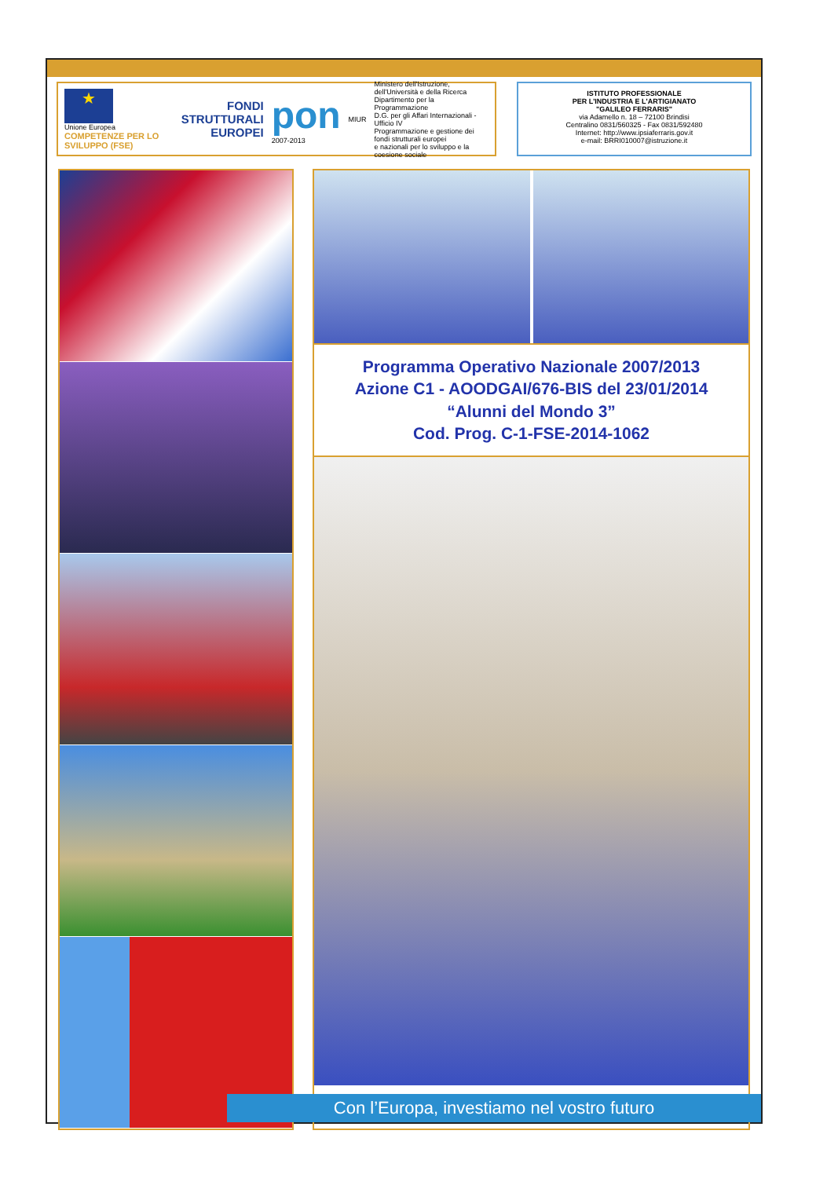★
Unione Europea
COMPETENZE PER LO SVILUPPO (FSE)
FONDI
STRUTTURALI
EUROPEI
pon
2007-2013
MIUR
Ministero dell'Istruzione, dell'Università e della Ricerca
Dipartimento per la Programmazione
D.G. per gli Affari Internazionali - Ufficio IV
Programmazione e gestione dei fondi strutturali europei
e nazionali per lo sviluppo e la coesione sociale
ISTITUTO PROFESSIONALE
PER L'INDUSTRIA E L'ARTIGIANATO
"GALILEO FERRARIS"
via Adamello n. 18 – 72100 Brindisi
Centralino 0831/560325 - Fax 0831/592480
Internet: http://www.ipsiaferraris.gov.it
e-mail: BRRI010007@istruzione.it
Programma Operativo Nazionale 2007/2013
Azione C1 - AOODGAI/676-BIS del 23/01/2014
“Alunni del Mondo 3”
Cod. Prog. C-1-FSE-2014-1062
Con l’Europa, investiamo nel vostro futuro